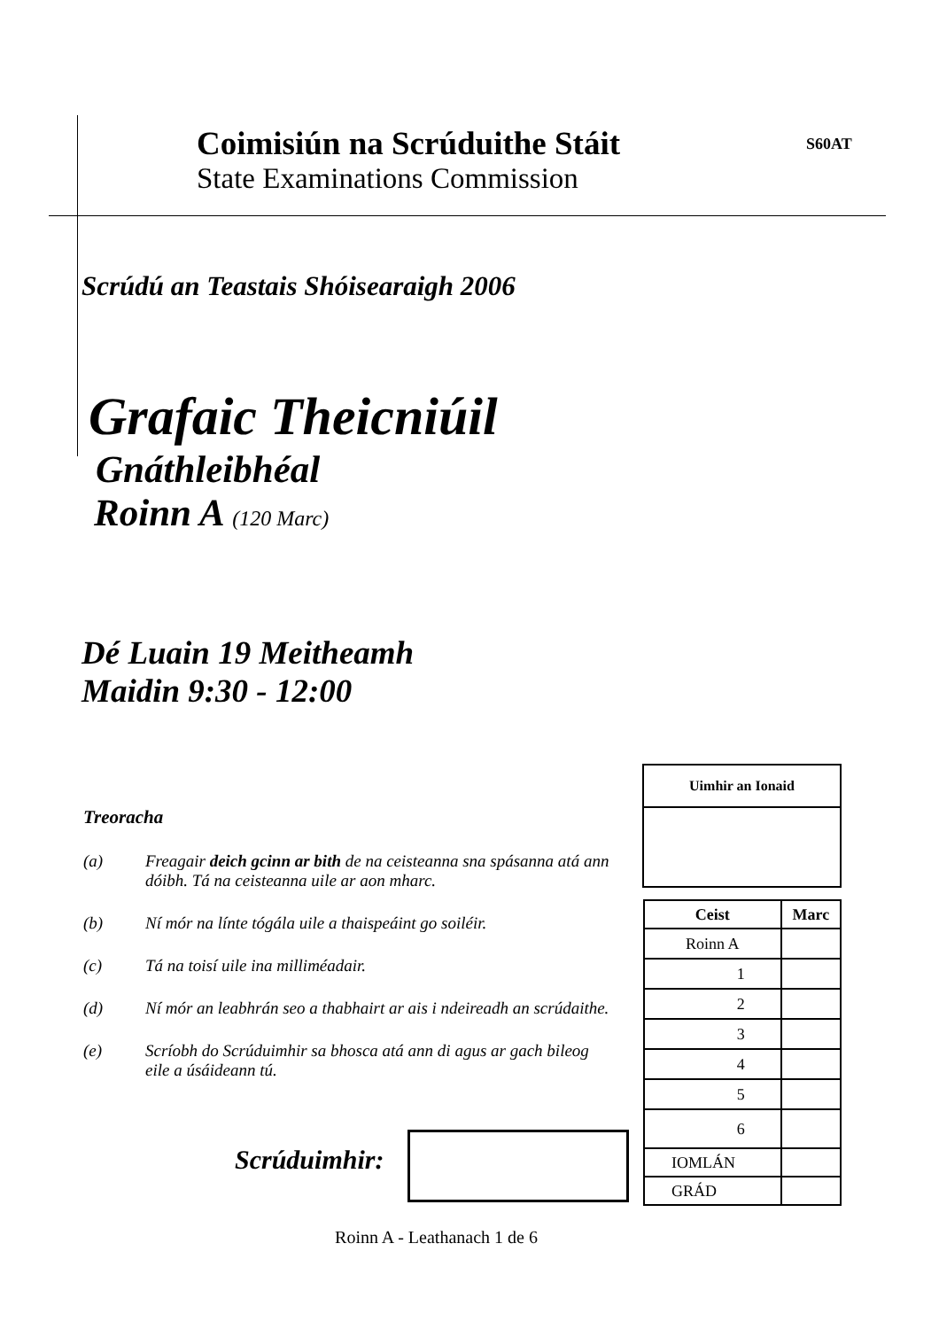Coimisiún na Scrúduithe Stáit
State Examinations Commission
S60AT
Scrúdú an Teastais Shóisearaigh 2006
Grafaic Theicniúil
Gnáthleibhéal
Roinn A (120 Marc)
Dé Luain 19 Meitheamh
Maidin 9:30 - 12:00
Treoracha
(a) Freagair deich gcinn ar bith de na ceisteanna sna spásanna atá ann dóibh. Tá na ceisteanna uile ar aon mharc.
(b) Ní mór na línte tógála uile a thaispeáint go soiléir.
(c) Tá na toisí uile ina milliméadair.
(d) Ní mór an leabhrán seo a thabhairt ar ais i ndeireadh an scrúdaithe.
(e) Scríobh do Scrúduimhir sa bhosca atá ann di agus ar gach bileog eile a úsáideann tú.
Scrúduimhir:
| Uimhir an Ionaid |
| --- |
| Ceist | Marc |
| --- | --- |
| Roinn A | |
| 1 | |
| 2 | |
| 3 | |
| 4 | |
| 5 | |
| 6 | |
| IOMLÁN | |
| GRÁD | |
Roinn A - Leathanach 1 de 6